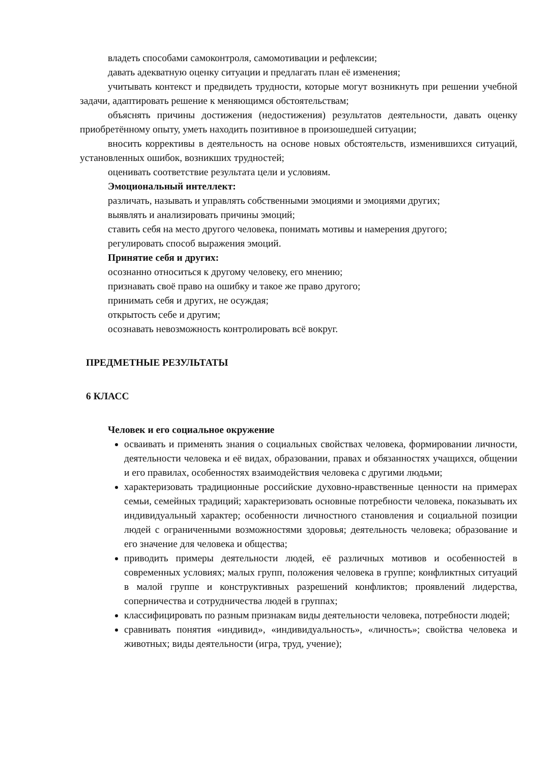владеть способами самоконтроля, самомотивации и рефлексии;
давать адекватную оценку ситуации и предлагать план её изменения;
учитывать контекст и предвидеть трудности, которые могут возникнуть при решении учебной задачи, адаптировать решение к меняющимся обстоятельствам;
объяснять причины достижения (недостижения) результатов деятельности, давать оценку приобретённому опыту, уметь находить позитивное в произошедшей ситуации;
вносить коррективы в деятельность на основе новых обстоятельств, изменившихся ситуаций, установленных ошибок, возникших трудностей;
оценивать соответствие результата цели и условиям.
Эмоциональный интеллект:
различать, называть и управлять собственными эмоциями и эмоциями других;
выявлять и анализировать причины эмоций;
ставить себя на место другого человека, понимать мотивы и намерения другого;
регулировать способ выражения эмоций.
Принятие себя и других:
осознанно относиться к другому человеку, его мнению;
признавать своё право на ошибку и такое же право другого;
принимать себя и других, не осуждая;
открытость себе и другим;
осознавать невозможность контролировать всё вокруг.
ПРЕДМЕТНЫЕ РЕЗУЛЬТАТЫ
6 КЛАСС
Человек и его социальное окружение
осваивать и применять знания о социальных свойствах человека, формировании личности, деятельности человека и её видах, образовании, правах и обязанностях учащихся, общении и его правилах, особенностях взаимодействия человека с другими людьми;
характеризовать традиционные российские духовно-нравственные ценности на примерах семьи, семейных традиций; характеризовать основные потребности человека, показывать их индивидуальный характер; особенности личностного становления и социальной позиции людей с ограниченными возможностями здоровья; деятельность человека; образование и его значение для человека и общества;
приводить примеры деятельности людей, её различных мотивов и особенностей в современных условиях; малых групп, положения человека в группе; конфликтных ситуаций в малой группе и конструктивных разрешений конфликтов; проявлений лидерства, соперничества и сотрудничества людей в группах;
классифицировать по разным признакам виды деятельности человека, потребности людей;
сравнивать понятия «индивид», «индивидуальность», «личность»; свойства человека и животных; виды деятельности (игра, труд, учение);